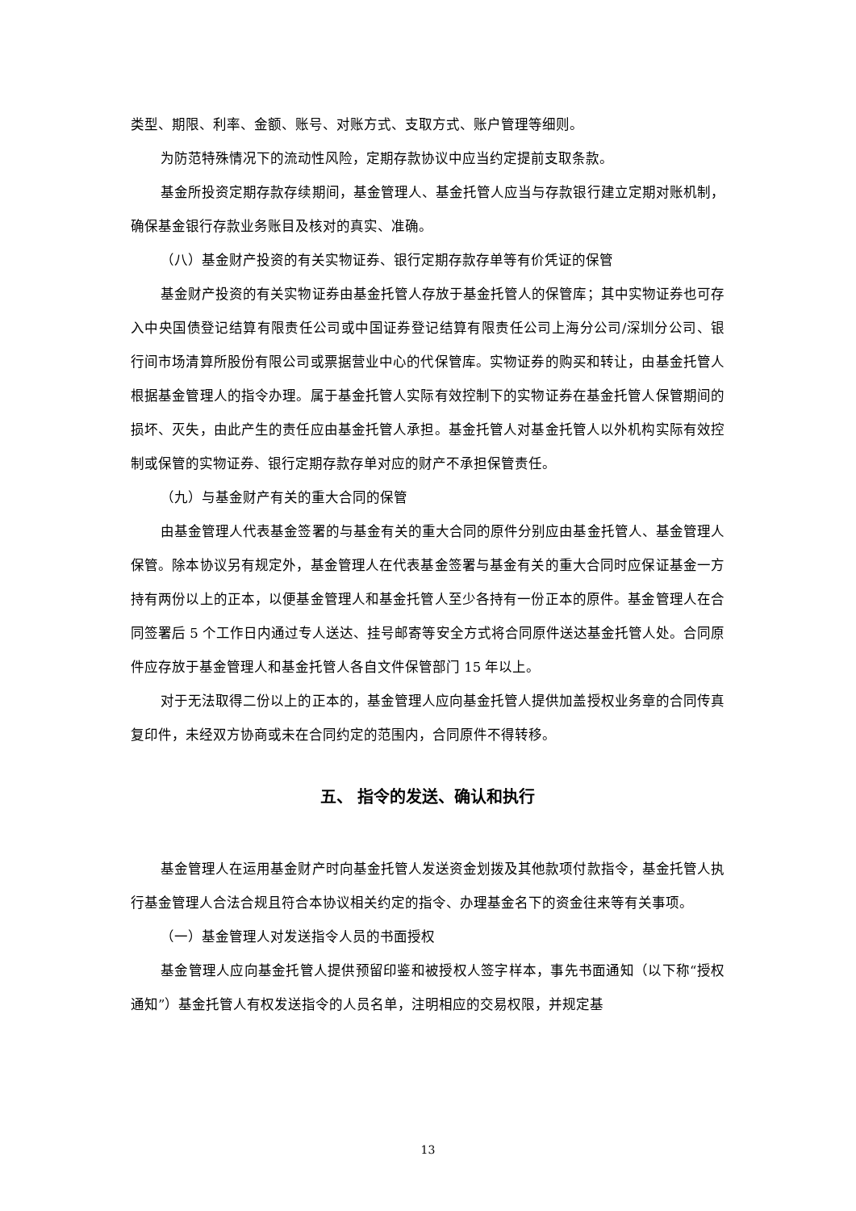类型、期限、利率、金额、账号、对账方式、支取方式、账户管理等细则。
为防范特殊情况下的流动性风险，定期存款协议中应当约定提前支取条款。
基金所投资定期存款存续期间，基金管理人、基金托管人应当与存款银行建立定期对账机制，确保基金银行存款业务账目及核对的真实、准确。
（八）基金财产投资的有关实物证券、银行定期存款存单等有价凭证的保管
基金财产投资的有关实物证券由基金托管人存放于基金托管人的保管库；其中实物证券也可存入中央国债登记结算有限责任公司或中国证券登记结算有限责任公司上海分公司/深圳分公司、银行间市场清算所股份有限公司或票据营业中心的代保管库。实物证券的购买和转让，由基金托管人根据基金管理人的指令办理。属于基金托管人实际有效控制下的实物证券在基金托管人保管期间的损坏、灭失，由此产生的责任应由基金托管人承担。基金托管人对基金托管人以外机构实际有效控制或保管的实物证券、银行定期存款存单对应的财产不承担保管责任。
（九）与基金财产有关的重大合同的保管
由基金管理人代表基金签署的与基金有关的重大合同的原件分别应由基金托管人、基金管理人保管。除本协议另有规定外，基金管理人在代表基金签署与基金有关的重大合同时应保证基金一方持有两份以上的正本，以便基金管理人和基金托管人至少各持有一份正本的原件。基金管理人在合同签署后 5 个工作日内通过专人送达、挂号邮寄等安全方式将合同原件送达基金托管人处。合同原件应存放于基金管理人和基金托管人各自文件保管部门 15 年以上。
对于无法取得二份以上的正本的，基金管理人应向基金托管人提供加盖授权业务章的合同传真复印件，未经双方协商或未在合同约定的范围内，合同原件不得转移。
五、 指令的发送、确认和执行
基金管理人在运用基金财产时向基金托管人发送资金划拨及其他款项付款指令，基金托管人执行基金管理人合法合规且符合本协议相关约定的指令、办理基金名下的资金往来等有关事项。
（一）基金管理人对发送指令人员的书面授权
基金管理人应向基金托管人提供预留印鉴和被授权人签字样本，事先书面通知（以下称“授权通知”）基金托管人有权发送指令的人员名单，注明相应的交易权限，并规定基
13